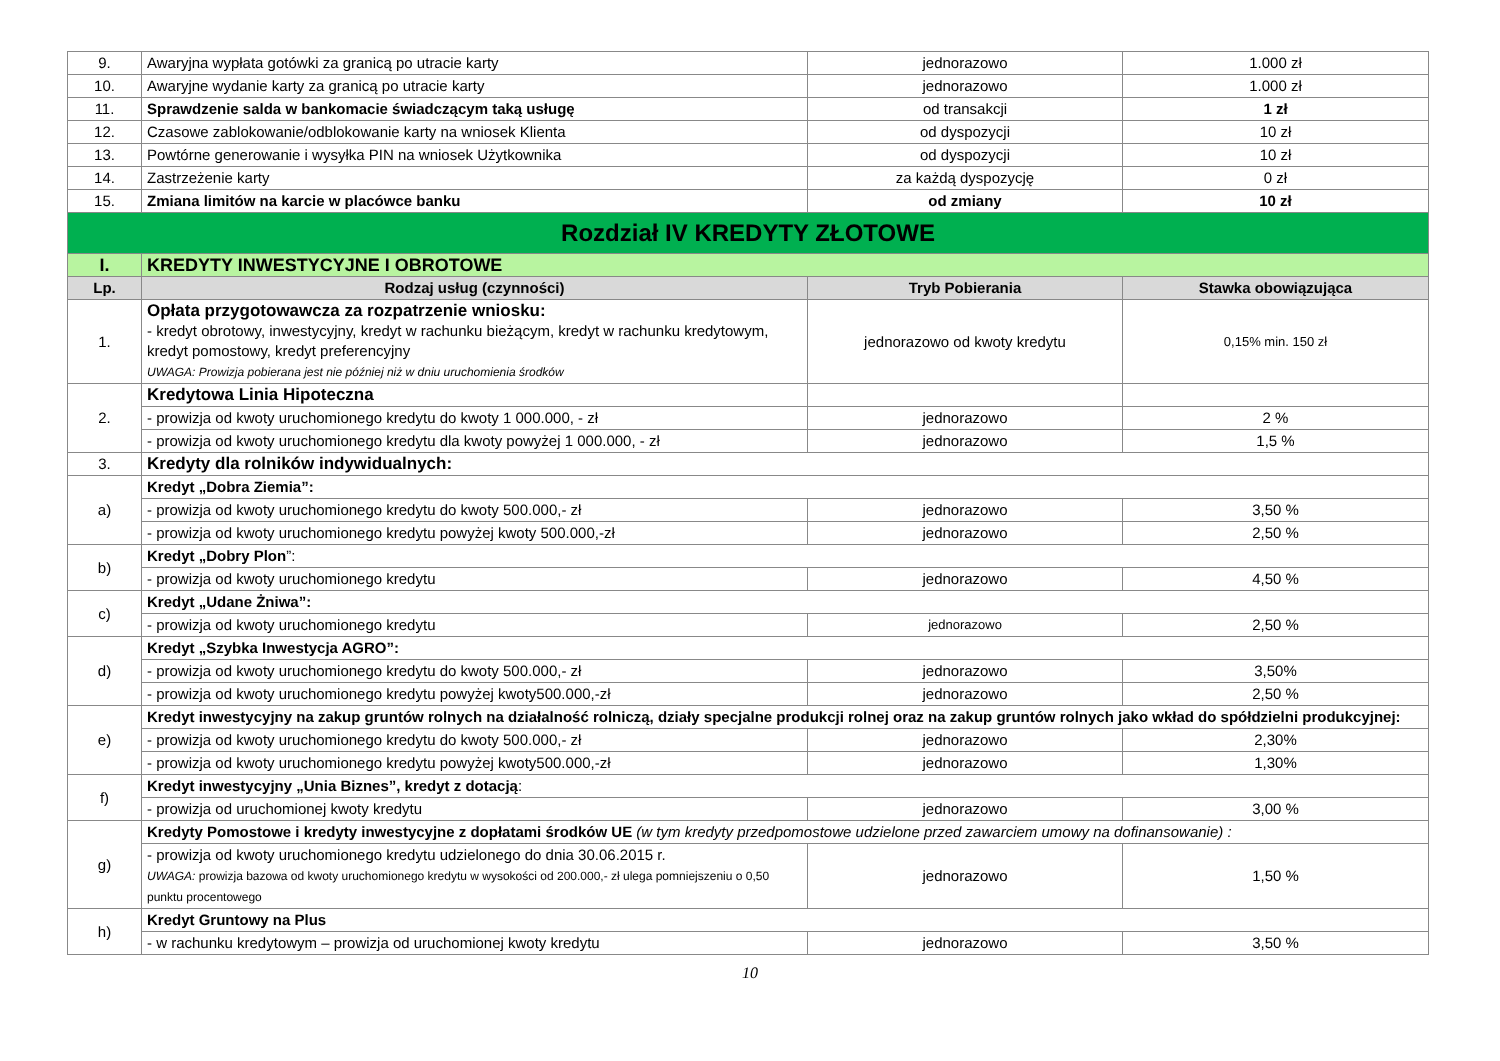| 9. | Awaryjna wypłata gotówki za granicą po utracie karty | jednorazowo | 1.000 zł |
| 10. | Awaryjne wydanie karty za granicą po utracie karty | jednorazowo | 1.000 zł |
| 11. | Sprawdzenie salda w bankomacie świadczącym taką usługę | od transakcji | 1 zł |
| 12. | Czasowe zablokowanie/odblokowanie karty na wniosek Klienta | od dyspozycji | 10 zł |
| 13. | Powtórne generowanie i wysyłka PIN na wniosek Użytkownika | od dyspozycji | 10 zł |
| 14. | Zastrzeżenie karty | za każdą dyspozycję | 0 zł |
| 15. | Zmiana limitów na karcie w placówce banku | od zmiany | 10 zł |
| Rozdział IV KREDYTY ZŁOTOWE | | | |
| I. | KREDYTY INWESTYCYJNE I OBROTOWE | | |
| Lp. | Rodzaj usług (czynności) | Tryb Pobierania | Stawka obowiązująca |
| 1. | Opłata przygotowawcza za rozpatrzenie wniosku: - kredyt obrotowy, inwestycyjny, kredyt w rachunku bieżącym, kredyt w rachunku kredytowym, kredyt pomostowy, kredyt preferencyjny UWAGA: Prowizja pobierana jest nie później niż w dniu uruchomienia środków | jednorazowo od kwoty kredytu | 0,15% min. 150 zł |
| 2. | Kredytowa Linia Hipoteczna | | |
| | - prowizja od kwoty uruchomionego kredytu do kwoty 1 000.000, - zł | jednorazowo | 2 % |
| | - prowizja od kwoty uruchomionego kredytu dla kwoty powyżej 1 000.000, - zł | jednorazowo | 1,5 % |
| 3. | Kredyty dla rolników indywidualnych: | | |
| a) | Kredyt „Dobra Ziemia”: | | |
| | - prowizja od kwoty uruchomionego kredytu do kwoty 500.000,- zł | jednorazowo | 3,50 % |
| | - prowizja od kwoty uruchomionego kredytu powyżej kwoty 500.000,-zł | jednorazowo | 2,50 % |
| b) | Kredyt „Dobry Plon ”: | | |
| | - prowizja od kwoty uruchomionego kredytu | jednorazowo | 4,50 % |
| c) | Kredyt „Udane Żniwa”: | | |
| | - prowizja od kwoty uruchomionego kredytu | jednorazowo | 2,50 % |
| d) | Kredyt „Szybka Inwestycja AGRO”: | | |
| | - prowizja od kwoty uruchomionego kredytu do kwoty 500.000,- zł | jednorazowo | 3,50% |
| | - prowizja od kwoty uruchomionego kredytu powyżej kwoty500.000,-zł | jednorazowo | 2,50 % |
| e) | Kredyt inwestycyjny na zakup gruntów rolnych na działalność rolniczą, działy specjalne produkcji rolnej oraz na zakup gruntów rolnych jako wkład do spółdzielni produkcyjnej: | | |
| | - prowizja od kwoty uruchomionego kredytu do kwoty 500.000,- zł | jednorazowo | 2,30% |
| | - prowizja od kwoty uruchomionego kredytu powyżej kwoty500.000,-zł | jednorazowo | 1,30% |
| f) | Kredyt inwestycyjny „Unia Biznes”, kredyt z dotacją : | | |
| | - prowizja od uruchomionej kwoty kredytu | jednorazowo | 3,00 % |
| g) | Kredyty Pomostowe i kredyty inwestycyjne z dopłatami środków UE (w tym kredyty przedpomostowe udzielone przed zawarciem umowy na dofinansowanie) : | | |
| | - prowizja od kwoty uruchomionego kredytu udzielonego do dnia 30.06.2015 r. UWAGA: prowizja bazowa od kwoty uruchomionego kredytu w wysokości od 200.000,- zł ulega pomniejszeniu o 0,50 punktu procentowego | jednorazowo | 1,50 % |
| h) | Kredyt Gruntowy na Plus | | |
| | - w rachunku kredytowym – prowizja od uruchomionej kwoty kredytu | jednorazowo | 3,50 % |
10